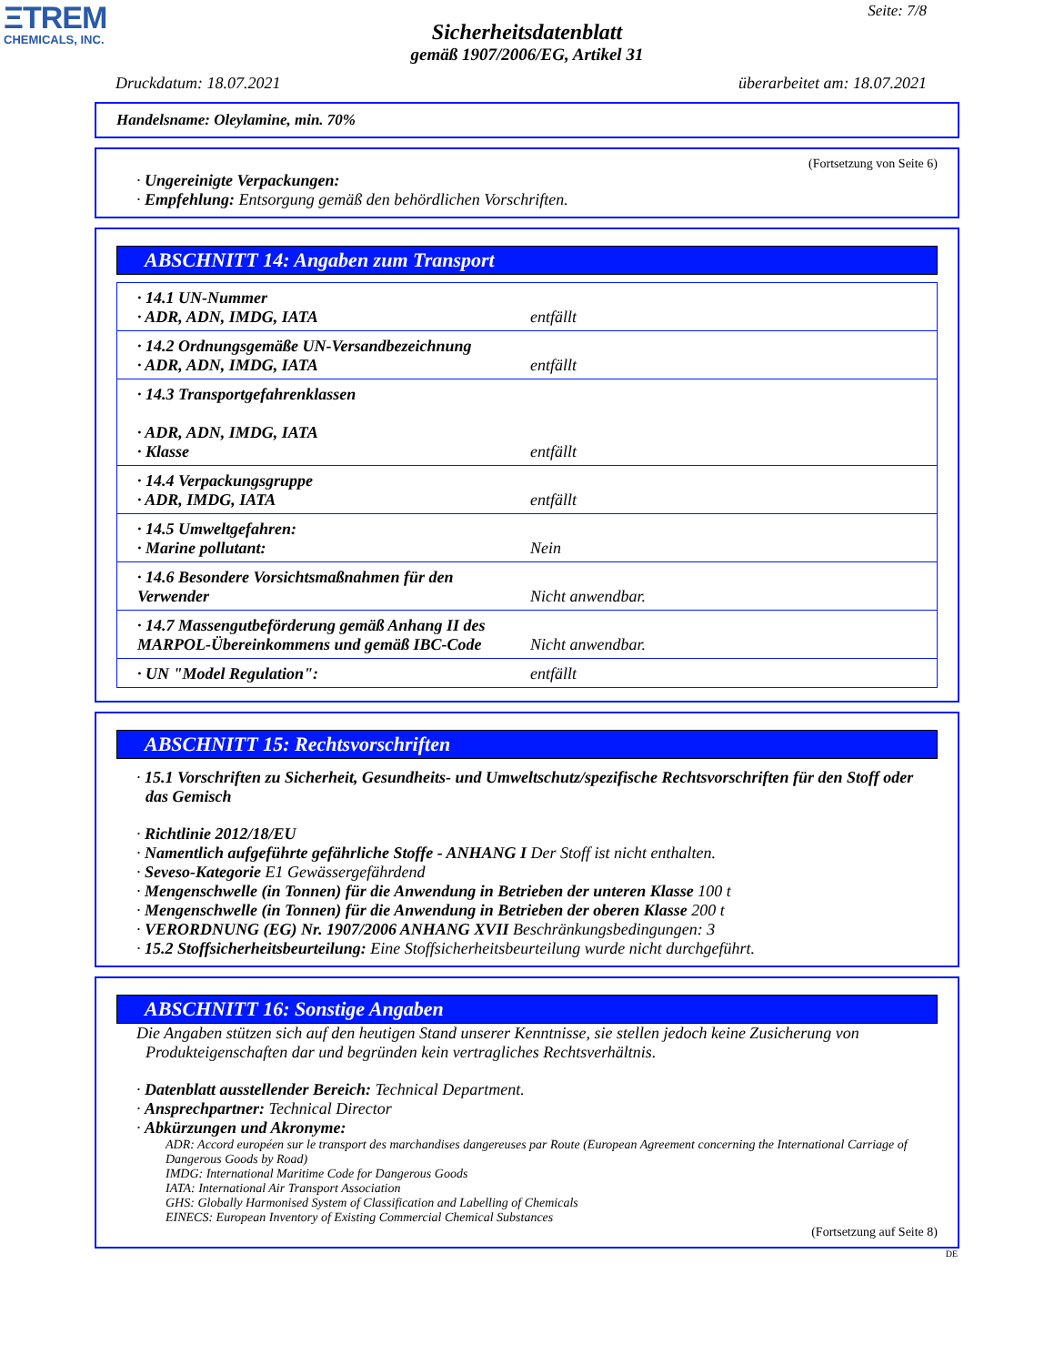ΞTREM
CHEMICALS, INC.
Seite: 7/8
Sicherheitsdatenblatt
gemäß 1907/2006/EG, Artikel 31
Druckdatum: 18.07.2021 überarbeitet am: 18.07.2021
Handelsname: Oleylamine, min. 70%
(Fortsetzung von Seite 6)
· Ungereinigte Verpackungen:
· Empfehlung: Entsorgung gemäß den behördlichen Vorschriften.
ABSCHNITT 14: Angaben zum Transport
| · 14.1 UN-Nummer · ADR, ADN, IMDG, IATA | entfällt |
| · 14.2 Ordnungsgemäße UN-Versandbezeichnung · ADR, ADN, IMDG, IATA | entfällt |
| · 14.3 Transportgefahrenklassen · ADR, ADN, IMDG, IATA · Klasse | entfällt |
| · 14.4 Verpackungsgruppe · ADR, IMDG, IATA | entfällt |
| · 14.5 Umweltgefahren: · Marine pollutant: | Nein |
| · 14.6 Besondere Vorsichtsmaßnahmen für den Verwender | Nicht anwendbar. |
| · 14.7 Massengutbeförderung gemäß Anhang II des MARPOL-Übereinkommens und gemäß IBC-Code | Nicht anwendbar. |
| · UN "Model Regulation": | entfällt |
ABSCHNITT 15: Rechtsvorschriften
· 15.1 Vorschriften zu Sicherheit, Gesundheits- und Umweltschutz/spezifische Rechtsvorschriften für den Stoff oder das Gemisch
· Richtlinie 2012/18/EU
· Namentlich aufgeführte gefährliche Stoffe - ANHANG I Der Stoff ist nicht enthalten.
· Seveso-Kategorie E1 Gewässergefährdend
· Mengenschwelle (in Tonnen) für die Anwendung in Betrieben der unteren Klasse 100 t
· Mengenschwelle (in Tonnen) für die Anwendung in Betrieben der oberen Klasse 200 t
· VERORDNUNG (EG) Nr. 1907/2006 ANHANG XVII Beschränkungsbedingungen: 3
· 15.2 Stoffsicherheitsbeurteilung: Eine Stoffsicherheitsbeurteilung wurde nicht durchgeführt.
ABSCHNITT 16: Sonstige Angaben
Die Angaben stützen sich auf den heutigen Stand unserer Kenntnisse, sie stellen jedoch keine Zusicherung von Produkteigenschaften dar und begründen kein vertragliches Rechtsverhältnis.
· Datenblatt ausstellender Bereich: Technical Department.
· Ansprechpartner: Technical Director
· Abkürzungen und Akronyme:
ADR: Accord européen sur le transport des marchandises dangereuses par Route (European Agreement concerning the International Carriage of Dangerous Goods by Road)
IMDG: International Maritime Code for Dangerous Goods
IATA: International Air Transport Association
GHS: Globally Harmonised System of Classification and Labelling of Chemicals
EINECS: European Inventory of Existing Commercial Chemical Substances
(Fortsetzung auf Seite 8)
DE